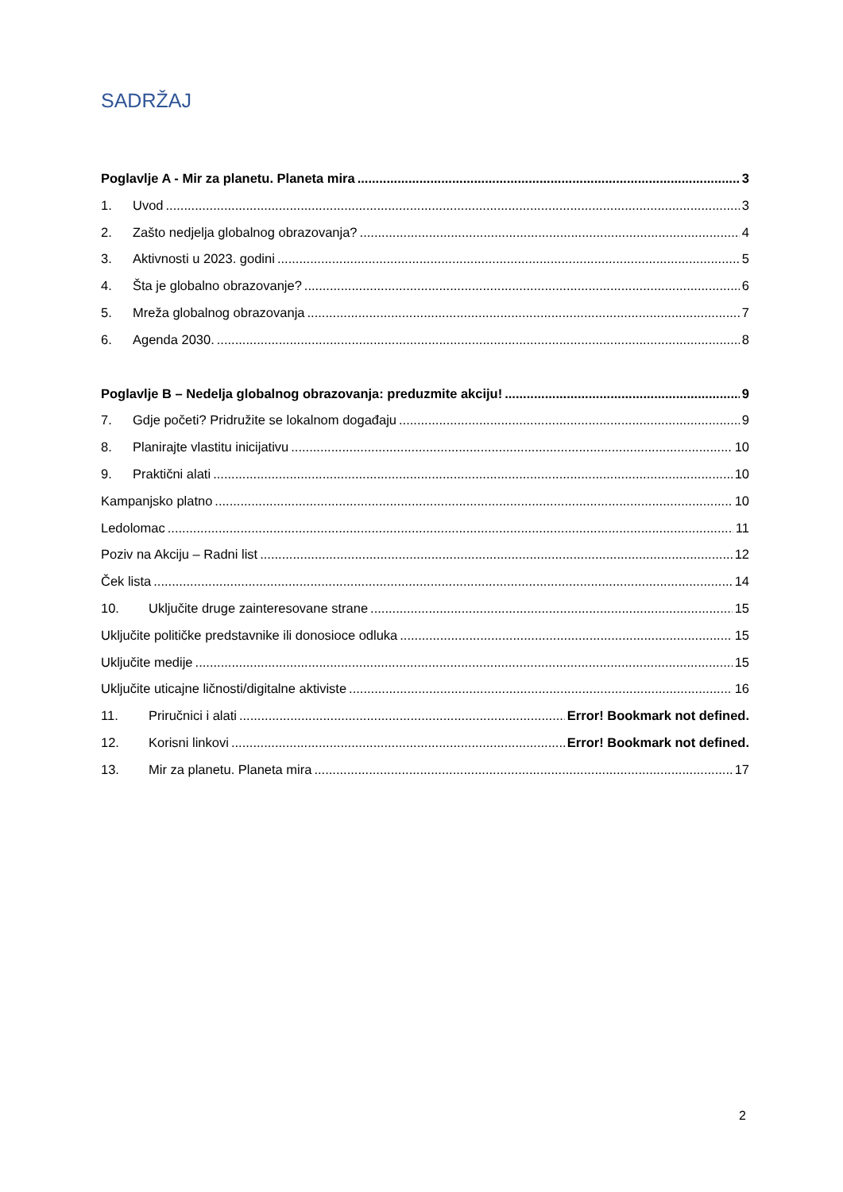SADRŽAJ
Poglavlje A - Mir za planetu. Planeta mira 3
1. Uvod 3
2. Zašto nedjelja globalnog obrazovanja? 4
3. Aktivnosti u 2023. godini 5
4. Šta je globalno obrazovanje? 6
5. Mreža globalnog obrazovanja 7
6. Agenda 2030. 8
Poglavlje B – Nedelja globalnog obrazovanja: preduzmite akciju! 9
7. Gdje početi? Pridružite se lokalnom događaju 9
8. Planirajte vlastitu inicijativu 10
9. Praktični alati 10
Kampanjsko platno 10
Ledolomac 11
Poziv na Akciju – Radni list 12
Ček lista 14
10. Uključite druge zainteresovane strane 15
Uključite političke predstavnike ili donosioce odluka 15
Uključite medije 15
Uključite uticajne ličnosti/digitalne aktiviste 16
11. Priručnici i alati Error! Bookmark not defined.
12. Korisni linkovi Error! Bookmark not defined.
13. Mir za planetu. Planeta mira 17
2